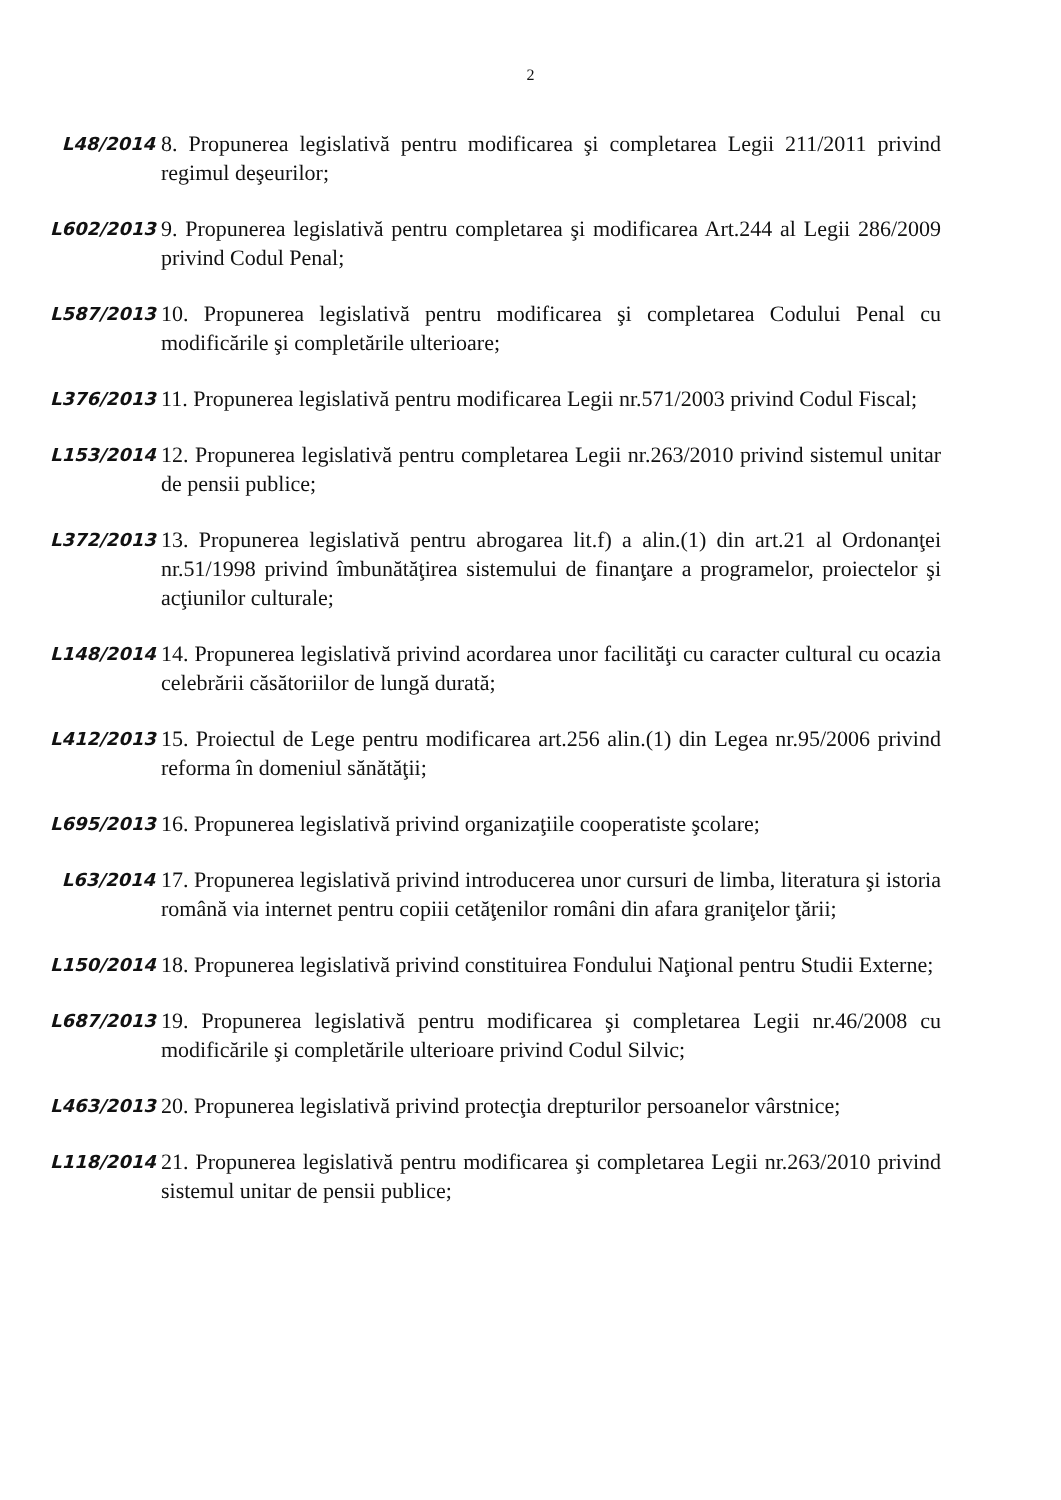2
L48/2014
8. Propunerea legislativă pentru modificarea şi completarea Legii 211/2011 privind regimul deşeurilor;
L602/2013
9. Propunerea legislativă pentru completarea şi modificarea Art.244 al Legii 286/2009 privind Codul Penal;
L587/2013
10. Propunerea legislativă pentru modificarea şi completarea Codului Penal cu modificările şi completările ulterioare;
L376/2013
11. Propunerea legislativă pentru modificarea Legii nr.571/2003 privind Codul Fiscal;
L153/2014
12. Propunerea legislativă pentru completarea Legii nr.263/2010 privind sistemul unitar de pensii publice;
L372/2013
13. Propunerea legislativă pentru abrogarea lit.f) a alin.(1) din art.21 al Ordonanţei nr.51/1998 privind îmbunătăţirea sistemului de finanţare a programelor, proiectelor şi acţiunilor culturale;
L148/2014
14. Propunerea legislativă privind acordarea unor facilităţi cu caracter cultural cu ocazia celebrării căsătoriilor de lungă durată;
L412/2013
15. Proiectul de Lege pentru modificarea art.256 alin.(1) din Legea nr.95/2006 privind reforma în domeniul sănătăţii;
L695/2013
16. Propunerea legislativă privind organizaţiile cooperatiste şcolare;
L63/2014
17. Propunerea legislativă privind introducerea unor cursuri de limba, literatura şi istoria română via internet pentru copiii cetăţenilor români din afara graniţelor ţării;
L150/2014
18. Propunerea legislativă privind constituirea Fondului Naţional pentru Studii Externe;
L687/2013
19. Propunerea legislativă pentru modificarea şi completarea Legii nr.46/2008 cu modificările şi completările ulterioare privind Codul Silvic;
L463/2013
20. Propunerea legislativă privind protecţia drepturilor persoanelor vârstnice;
L118/2014
21. Propunerea legislativă pentru modificarea şi completarea Legii nr.263/2010 privind sistemul unitar de pensii publice;